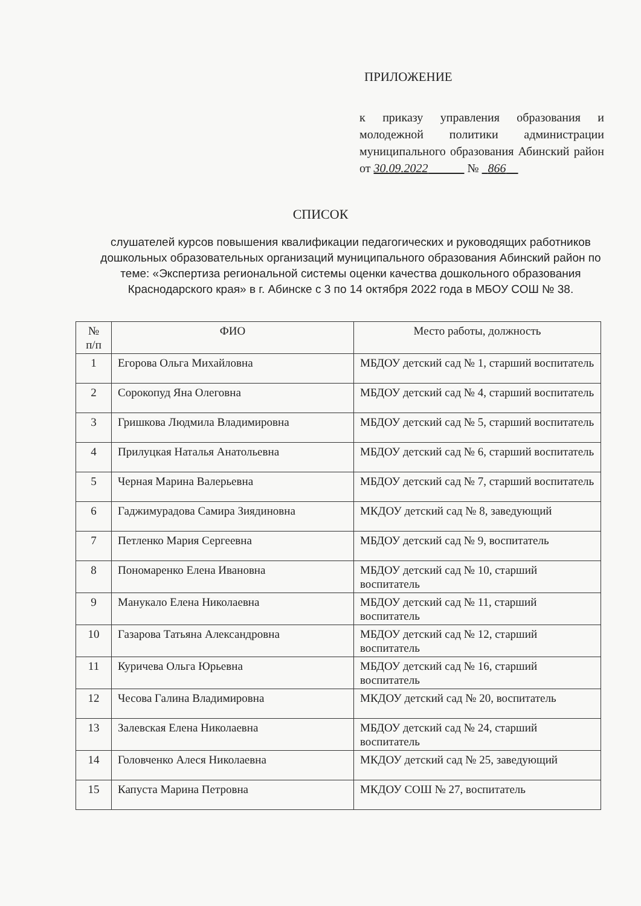ПРИЛОЖЕНИЕ
к приказу управления образования и молодежной политики администрации муниципального образования Абинский район от 30.09.2022 № 866
СПИСОК
слушателей курсов повышения квалификации педагогических и руководящих работников дошкольных образовательных организаций муниципального образования Абинский район по теме: «Экспертиза региональной системы оценки качества дошкольного образования Краснодарского края» в г. Абинске с 3 по 14 октября 2022 года в МБОУ СОШ № 38.
| № п/п | ФИО | Место работы, должность |
| --- | --- | --- |
| 1 | Егорова Ольга Михайловна | МБДОУ детский сад № 1, старший воспитатель |
| 2 | Сорокопуд Яна Олеговна | МБДОУ детский сад № 4, старший воспитатель |
| 3 | Гришкова Людмила Владимировна | МБДОУ детский сад № 5, старший воспитатель |
| 4 | Прилуцкая Наталья Анатольевна | МБДОУ детский сад № 6, старший воспитатель |
| 5 | Черная Марина Валерьевна | МБДОУ детский сад № 7, старший воспитатель |
| 6 | Гаджимурадова Самира Зиядиновна | МКДОУ детский сад № 8, заведующий |
| 7 | Петленко Мария Сергеевна | МБДОУ детский сад № 9, воспитатель |
| 8 | Пономаренко Елена Ивановна | МБДОУ детский сад № 10, старший воспитатель |
| 9 | Манукало Елена Николаевна | МБДОУ детский сад № 11, старший воспитатель |
| 10 | Газарова Татьяна Александровна | МБДОУ детский сад № 12, старший воспитатель |
| 11 | Куричева Ольга Юрьевна | МБДОУ детский сад № 16, старший воспитатель |
| 12 | Чесова Галина Владимировна | МКДОУ детский сад № 20, воспитатель |
| 13 | Залевская Елена Николаевна | МБДОУ детский сад № 24, старший воспитатель |
| 14 | Головченко Алеся Николаевна | МКДОУ детский сад № 25, заведующий |
| 15 | Капуста Марина Петровна | МКДОУ СОШ № 27, воспитатель |